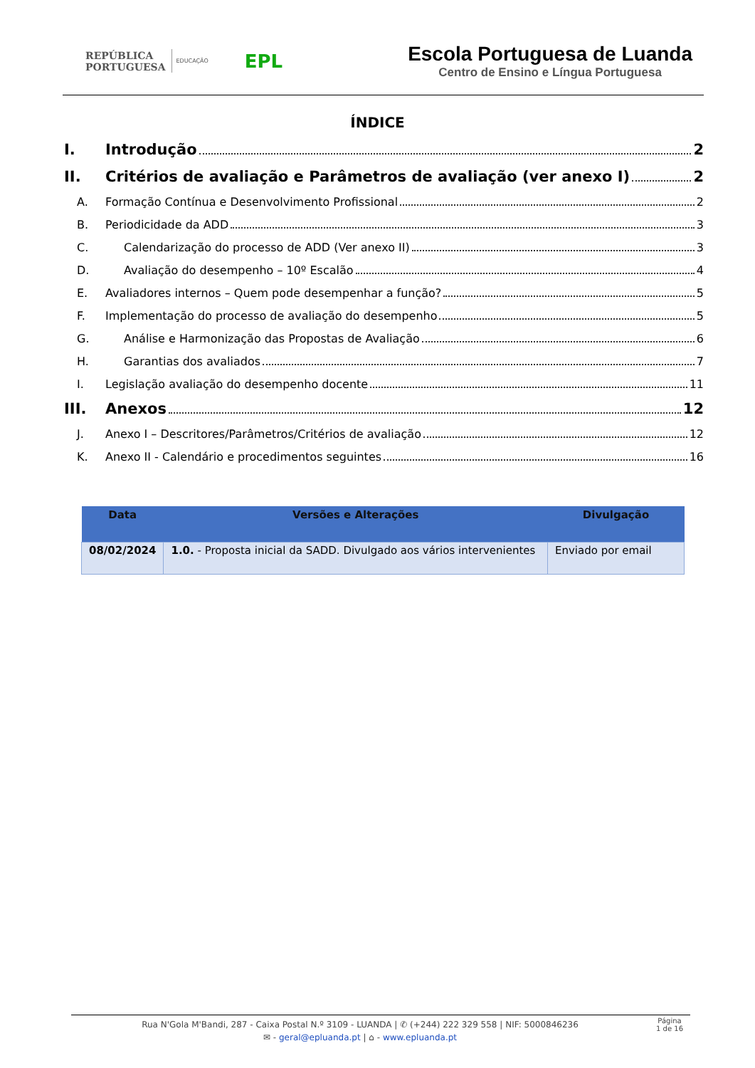REPÚBLICA
PORTUGUESA
EDUCAÇÃO
EPL
Escola Portuguesa de Luanda
Centro de Ensino e Língua Portuguesa
ÍNDICE
I. Introdução 2
II. Critérios de avaliação e Parâmetros de avaliação (ver anexo I) 2
A. Formação Contínua e Desenvolvimento Profissional 2
B. Periodicidade da ADD 3
C. Calendarização do processo de ADD (Ver anexo II) 3
D. Avaliação do desempenho – 10º Escalão 4
E. Avaliadores internos – Quem pode desempenhar a função? 5
F. Implementação do processo de avaliação do desempenho 5
G. Análise e Harmonização das Propostas de Avaliação 6
H. Garantias dos avaliados 7
I. Legislação avaliação do desempenho docente 11
III. Anexos 12
J. Anexo I – Descritores/Parâmetros/Critérios de avaliação 12
K. Anexo II - Calendário e procedimentos seguintes 16
| Data | Versões e Alterações | Divulgação |
| --- | --- | --- |
| 08/02/2024 | 1.0. - Proposta inicial da SADD. Divulgado aos vários intervenientes | Enviado por email |
Rua N'Gola M'Bandi, 287 - Caixa Postal N.º 3109 - LUANDA | ✆ (+244) 222 329 558 | NIF: 5000846236
✉ - geral@epluanda.pt | ⌂ - www.epluanda.pt
Página
1 de 16